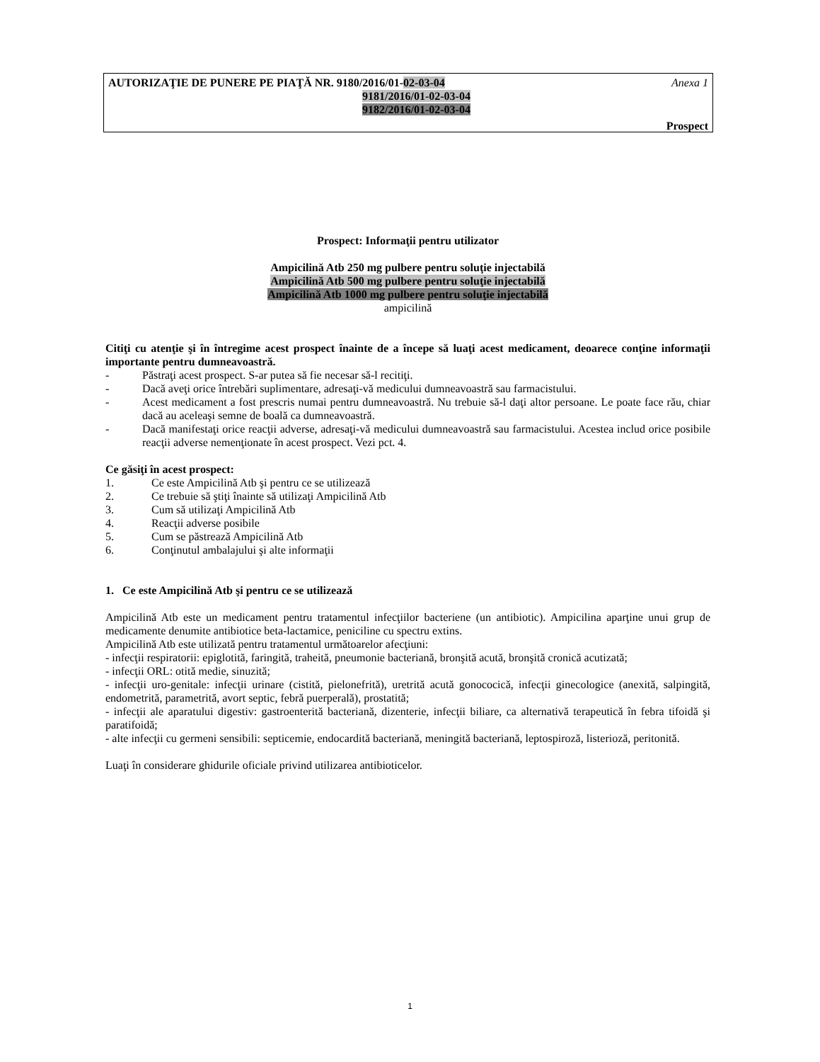AUTORIZAŢIE DE PUNERE PE PIAŢĂ NR. 9180/2016/01-02-03-04 Anexa 1
9181/2016/01-02-03-04
9182/2016/01-02-03-04
Prospect
Prospect: Informaţii pentru utilizator
Ampicilină Atb 250 mg pulbere pentru soluţie injectabilă
Ampicilină Atb 500 mg pulbere pentru soluţie injectabilă
Ampicilină Atb 1000 mg pulbere pentru soluţie injectabilă
ampicilină
Citiţi cu atenţie şi în întregime acest prospect înainte de a începe să luaţi acest medicament, deoarece conţine informaţii importante pentru dumneavoastră.
- Păstraţi acest prospect. S-ar putea să fie necesar să-l recitiţi.
- Dacă aveţi orice întrebări suplimentare, adresaţi-vă medicului dumneavoastră sau farmacistului.
- Acest medicament a fost prescris numai pentru dumneavoastră. Nu trebuie să-l daţi altor persoane. Le poate face rău, chiar dacă au aceleaşi semne de boală ca dumneavoastră.
- Dacă manifestaţi orice reacţii adverse, adresaţi-vă medicului dumneavoastră sau farmacistului. Acestea includ orice posibile reacţii adverse nemenţionate în acest prospect. Vezi pct. 4.
Ce găsiţi în acest prospect:
1. Ce este Ampicilină Atb şi pentru ce se utilizează
2. Ce trebuie să ştiţi înainte să utilizaţi Ampicilină Atb
3. Cum să utilizaţi Ampicilină Atb
4. Reacţii adverse posibile
5. Cum se păstrează Ampicilină Atb
6. Conţinutul ambalajului şi alte informaţii
1. Ce este Ampicilină Atb şi pentru ce se utilizează
Ampicilină Atb este un medicament pentru tratamentul infecţiilor bacteriene (un antibiotic). Ampicilina aparţine unui grup de medicamente denumite antibiotice beta-lactamice, peniciline cu spectru extins.
Ampicilină Atb este utilizată pentru tratamentul următoarelor afecţiuni:
- infecţii respiratorii: epiglotită, faringită, traheită, pneumonie bacteriană, bronşită acută, bronşită cronică acutizată;
- infecţii ORL: otită medie, sinuzită;
- infecţii uro-genitale: infecţii urinare (cistită, pielonefrită), uretrită acută gonococică, infecţii ginecologice (anexită, salpingită, endometrită, parametrită, avort septic, febră puerperală), prostatită;
- infecţii ale aparatului digestiv: gastroenterită bacteriană, dizenterie, infecţii biliare, ca alternativă terapeutică în febra tifoidă şi paratifoidă;
- alte infecţii cu germeni sensibili: septicemie, endocardită bacteriană, meningită bacteriană, leptospiroză, listerioză, peritonită.
Luaţi în considerare ghidurile oficiale privind utilizarea antibioticelor.
1